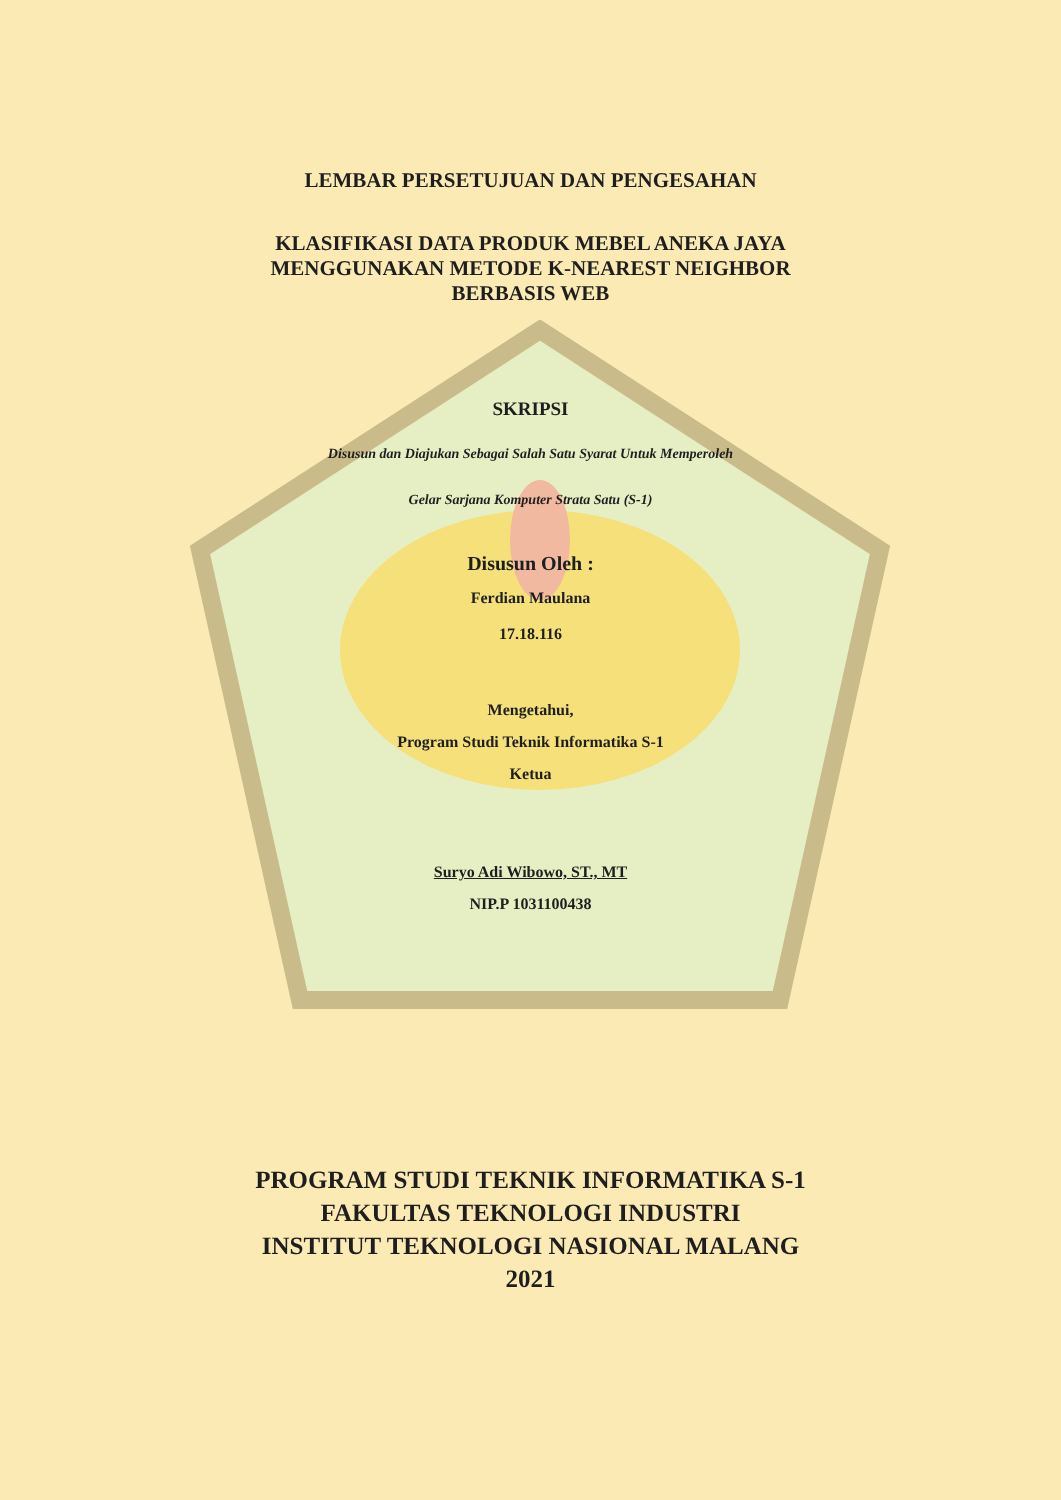LEMBAR PERSETUJUAN DAN PENGESAHAN
KLASIFIKASI DATA PRODUK MEBEL ANEKA JAYA
MENGGUNAKAN METODE K-NEAREST NEIGHBOR
BERBASIS WEB
SKRIPSI
Disusun dan Diajukan Sebagai Salah Satu Syarat Untuk Memperoleh
Gelar Sarjana Komputer Strata Satu (S-1)
Disusun Oleh :
Ferdian Maulana
17.18.116
Mengetahui,
Program Studi Teknik Informatika S-1
Ketua
Suryo Adi Wibowo, ST., MT
NIP.P 1031100438
PROGRAM STUDI TEKNIK INFORMATIKA S-1
FAKULTAS TEKNOLOGI INDUSTRI
INSTITUT TEKNOLOGI NASIONAL MALANG
2021